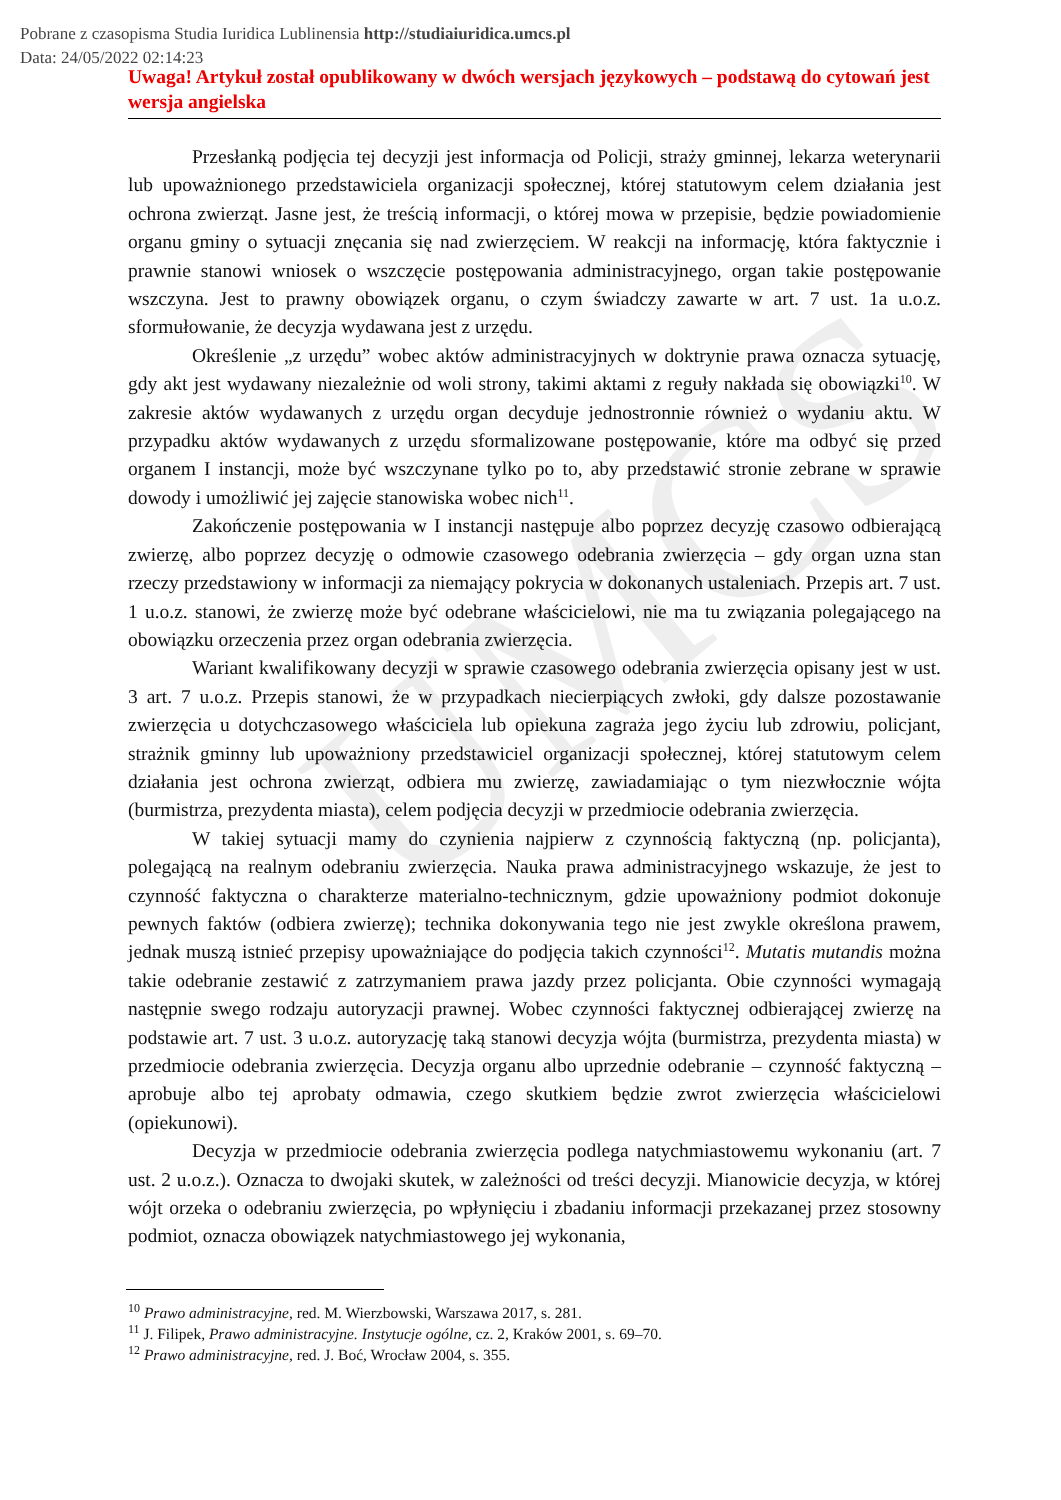Pobrane z czasopisma Studia Iuridica Lublinensia http://studiaiuridica.umcs.pl
Data: 24/05/2022 02:14:23
UMCS
Uwaga! Artykuł został opublikowany w dwóch wersjach językowych – podstawą do cytowań jest wersja angielska
Przesłanką podjęcia tej decyzji jest informacja od Policji, straży gminnej, lekarza weterynarii lub upoważnionego przedstawiciela organizacji społecznej, której statutowym celem działania jest ochrona zwierząt. Jasne jest, że treścią informacji, o której mowa w przepisie, będzie powiadomienie organu gminy o sytuacji znęcania się nad zwierzęciem. W reakcji na informację, która faktycznie i prawnie stanowi wniosek o wszczęcie postępowania administracyjnego, organ takie postępowanie wszczyna. Jest to prawny obowiązek organu, o czym świadczy zawarte w art. 7 ust. 1a u.o.z. sformułowanie, że decyzja wydawana jest z urzędu.
Określenie „z urzędu” wobec aktów administracyjnych w doktrynie prawa oznacza sytuację, gdy akt jest wydawany niezależnie od woli strony, takimi aktami z reguły nakłada się obowiązki<sup>10</sup>. W zakresie aktów wydawanych z urzędu organ decyduje jednostronnie również o wydaniu aktu. W przypadku aktów wydawanych z urzędu sformalizowane postępowanie, które ma odbyć się przed organem I instancji, może być wszczynane tylko po to, aby przedstawić stronie zebrane w sprawie dowody i umożliwić jej zajęcie stanowiska wobec nich<sup>11</sup>.
Zakończenie postępowania w I instancji następuje albo poprzez decyzję czasowo odbierającą zwierzę, albo poprzez decyzję o odmowie czasowego odebrania zwierzęcia – gdy organ uzna stan rzeczy przedstawiony w informacji za niemający pokrycia w dokonanych ustaleniach. Przepis art. 7 ust. 1 u.o.z. stanowi, że zwierzę może być odebrane właścicielowi, nie ma tu związania polegającego na obowiązku orzeczenia przez organ odebrania zwierzęcia.
Wariant kwalifikowany decyzji w sprawie czasowego odebrania zwierzęcia opisany jest w ust. 3 art. 7 u.o.z. Przepis stanowi, że w przypadkach niecierpiących zwłoki, gdy dalsze pozostawanie zwierzęcia u dotychczasowego właściciela lub opiekuna zagraża jego życiu lub zdrowiu, policjant, strażnik gminny lub upoważniony przedstawiciel organizacji społecznej, której statutowym celem działania jest ochrona zwierząt, odbiera mu zwierzę, zawiadamiając o tym niezwłocznie wójta (burmistrza, prezydenta miasta), celem podjęcia decyzji w przedmiocie odebrania zwierzęcia.
W takiej sytuacji mamy do czynienia najpierw z czynnością faktyczną (np. policjanta), polegającą na realnym odebraniu zwierzęcia. Nauka prawa administracyjnego wskazuje, że jest to czynność faktyczna o charakterze materialno-technicznym, gdzie upoważniony podmiot dokonuje pewnych faktów (odbiera zwierzę); technika dokonywania tego nie jest zwykle określona prawem, jednak muszą istnieć przepisy upoważniające do podjęcia takich czynności<sup>12</sup>. Mutatis mutandis można takie odebranie zestawić z zatrzymaniem prawa jazdy przez policjanta. Obie czynności wymagają następnie swego rodzaju autoryzacji prawnej. Wobec czynności faktycznej odbierającej zwierzę na podstawie art. 7 ust. 3 u.o.z. autoryzację taką stanowi decyzja wójta (burmistrza, prezydenta miasta) w przedmiocie odebrania zwierzęcia. Decyzja organu albo uprzednie odebranie – czynność faktyczną – aprobuje albo tej aprobaty odmawia, czego skutkiem będzie zwrot zwierzęcia właścicielowi (opiekunowi).
Decyzja w przedmiocie odebrania zwierzęcia podlega natychmiastowemu wykonaniu (art. 7 ust. 2 u.o.z.). Oznacza to dwojaki skutek, w zależności od treści decyzji. Mianowicie decyzja, w której wójt orzeka o odebraniu zwierzęcia, po wpłynięciu i zbadaniu informacji przekazanej przez stosowny podmiot, oznacza obowiązek natychmiastowego jej wykonania,
<sup>10</sup> Prawo administracyjne, red. M. Wierzbowski, Warszawa 2017, s. 281.
<sup>11</sup> J. Filipek, Prawo administracyjne. Instytucje ogólne, cz. 2, Kraków 2001, s. 69–70.
<sup>12</sup> Prawo administracyjne, red. J. Boć, Wrocław 2004, s. 355.